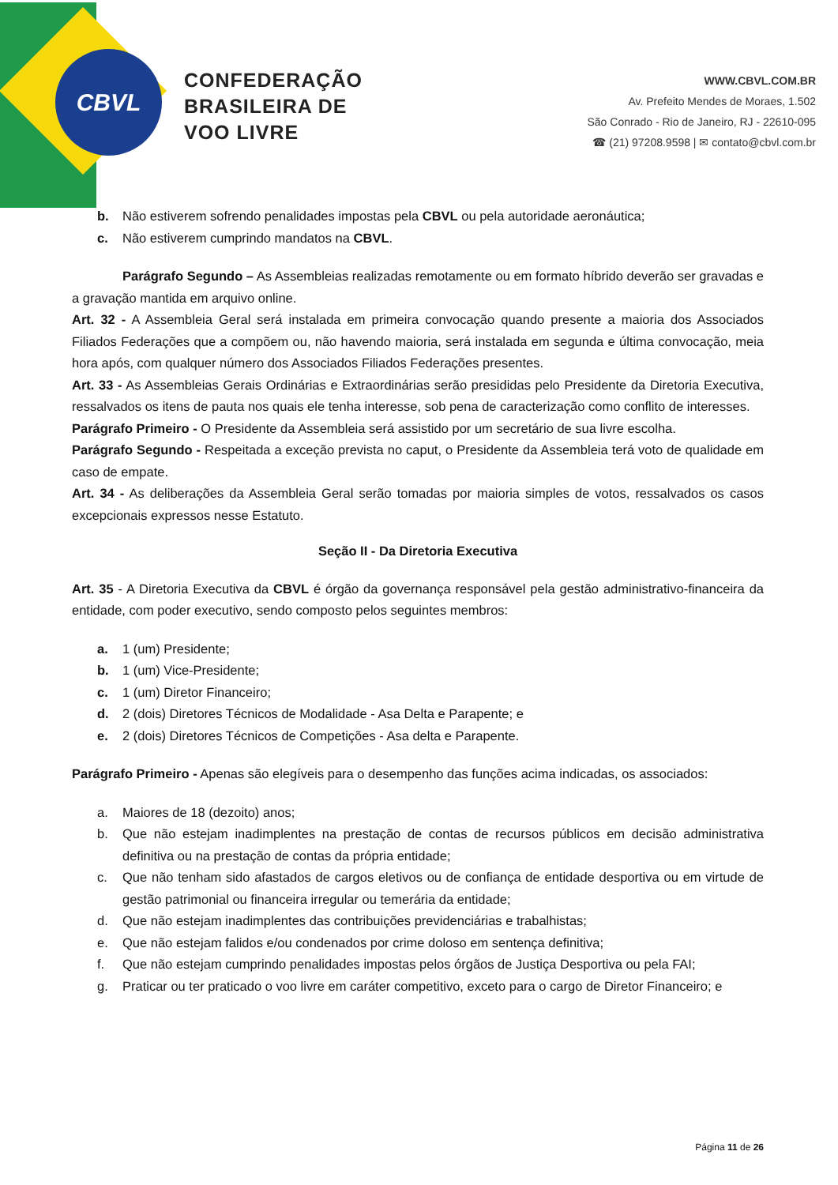CBVL
CONFEDERAÇÃO
BRASILEIRA DE
VOO LIVRE
WWW.CBVL.COM.BR
Av. Prefeito Mendes de Moraes, 1.502
São Conrado - Rio de Janeiro, RJ - 22610-095
☎ (21) 97208.9598 | ✉ contato@cbvl.com.br
b. Não estiverem sofrendo penalidades impostas pela CBVL ou pela autoridade aeronáutica;
c. Não estiverem cumprindo mandatos na CBVL.
Parágrafo Segundo – As Assembleias realizadas remotamente ou em formato híbrido deverão ser gravadas e a gravação mantida em arquivo online.
Art. 32 - A Assembleia Geral será instalada em primeira convocação quando presente a maioria dos Associados Filiados Federações que a compõem ou, não havendo maioria, será instalada em segunda e última convocação, meia hora após, com qualquer número dos Associados Filiados Federações presentes.
Art. 33 - As Assembleias Gerais Ordinárias e Extraordinárias serão presididas pelo Presidente da Diretoria Executiva, ressalvados os itens de pauta nos quais ele tenha interesse, sob pena de caracterização como conflito de interesses.
Parágrafo Primeiro - O Presidente da Assembleia será assistido por um secretário de sua livre escolha.
Parágrafo Segundo - Respeitada a exceção prevista no caput, o Presidente da Assembleia terá voto de qualidade em caso de empate.
Art. 34 - As deliberações da Assembleia Geral serão tomadas por maioria simples de votos, ressalvados os casos excepcionais expressos nesse Estatuto.
Seção II - Da Diretoria Executiva
Art. 35 - A Diretoria Executiva da CBVL é órgão da governança responsável pela gestão administrativo-financeira da entidade, com poder executivo, sendo composto pelos seguintes membros:
a. 1 (um) Presidente;
b. 1 (um) Vice-Presidente;
c. 1 (um) Diretor Financeiro;
d. 2 (dois) Diretores Técnicos de Modalidade - Asa Delta e Parapente; e
e. 2 (dois) Diretores Técnicos de Competições - Asa delta e Parapente.
Parágrafo Primeiro - Apenas são elegíveis para o desempenho das funções acima indicadas, os associados:
a. Maiores de 18 (dezoito) anos;
b. Que não estejam inadimplentes na prestação de contas de recursos públicos em decisão administrativa definitiva ou na prestação de contas da própria entidade;
c. Que não tenham sido afastados de cargos eletivos ou de confiança de entidade desportiva ou em virtude de gestão patrimonial ou financeira irregular ou temerária da entidade;
d. Que não estejam inadimplentes das contribuições previdenciárias e trabalhistas;
e. Que não estejam falidos e/ou condenados por crime doloso em sentença definitiva;
f. Que não estejam cumprindo penalidades impostas pelos órgãos de Justiça Desportiva ou pela FAI;
g. Praticar ou ter praticado o voo livre em caráter competitivo, exceto para o cargo de Diretor Financeiro; e
Página 11 de 26